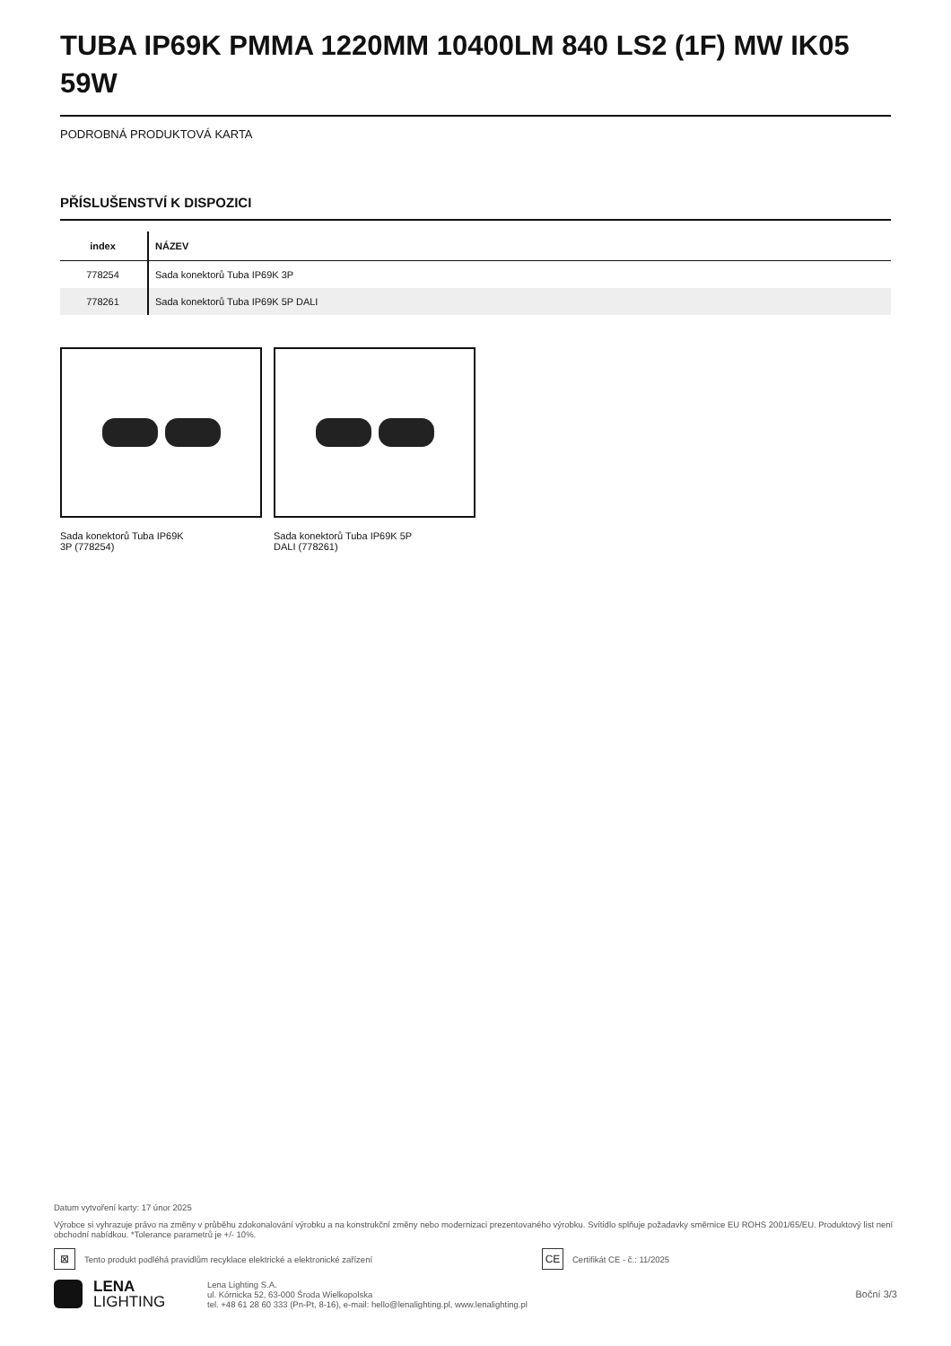TUBA IP69K PMMA 1220MM 10400LM 840 LS2 (1F) MW IK05 59W
PODROBNÁ PRODUKTOVÁ KARTA
PŘÍSLUŠENSTVÍ K DISPOZICI
| index | NÁZEV |
| --- | --- |
| 778254 | Sada konektorů Tuba IP69K 3P |
| 778261 | Sada konektorů Tuba IP69K 5P DALI |
Sada konektorů Tuba IP69K
3P (778254)
Sada konektorů Tuba IP69K 5P
DALI (778261)
Datum vytvoření karty: 17 únor 2025
Výrobce si vyhrazuje právo na změny v průběhu zdokonalování výrobku a na konstrukční změny nebo modernizaci prezentovaného výrobku. Svítidlo splňuje požadavky směrnice EU ROHS 2001/65/EU. Produktový list není obchodní nabídkou. *Tolerance parametrů je +/- 10%.
⊠
Tento produkt podléhá pravidlům recyklace elektrické a elektronické zařízení
CE
Certifikát CE - č.: 11/2025
LENA
LIGHTING
Lena Lighting S.A.
ul. Kórnicka 52, 63-000 Środa Wielkopolska
tel. +48 61 28 60 333 (Pn-Pt, 8-16), e-mail: hello@lenalighting.pl, www.lenalighting.pl
Boční 3/3